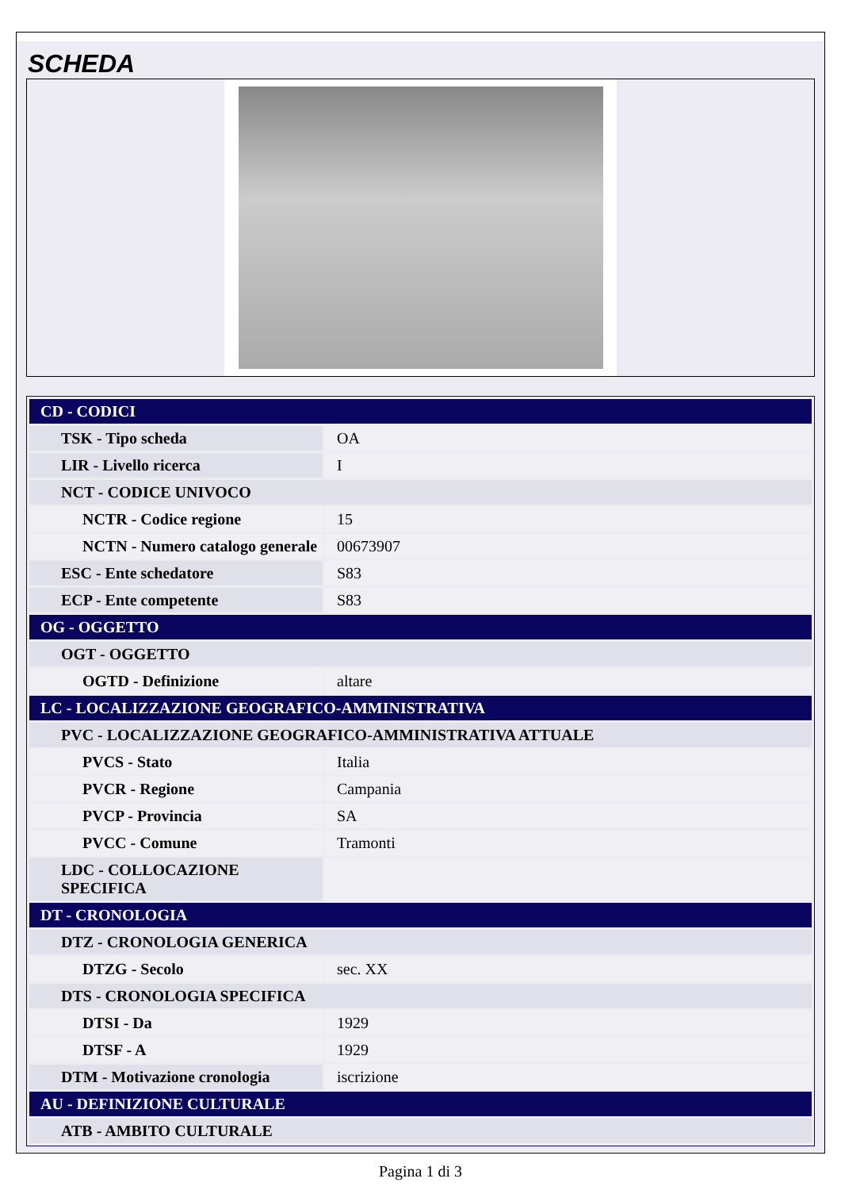SCHEDA
| CD - CODICI | |
| TSK - Tipo scheda | OA |
| LIR - Livello ricerca | I |
| NCT - CODICE UNIVOCO | |
| NCTR - Codice regione | 15 |
| NCTN - Numero catalogo generale | 00673907 |
| ESC - Ente schedatore | S83 |
| ECP - Ente competente | S83 |
| OG - OGGETTO | |
| OGT - OGGETTO | |
| OGTD - Definizione | altare |
| LC - LOCALIZZAZIONE GEOGRAFICO-AMMINISTRATIVA | |
| PVC - LOCALIZZAZIONE GEOGRAFICO-AMMINISTRATIVA ATTUALE | |
| PVCS - Stato | Italia |
| PVCR - Regione | Campania |
| PVCP - Provincia | SA |
| PVCC - Comune | Tramonti |
| LDC - COLLOCAZIONE SPECIFICA | |
| DT - CRONOLOGIA | |
| DTZ - CRONOLOGIA GENERICA | |
| DTZG - Secolo | sec. XX |
| DTS - CRONOLOGIA SPECIFICA | |
| DTSI - Da | 1929 |
| DTSF - A | 1929 |
| DTM - Motivazione cronologia | iscrizione |
| AU - DEFINIZIONE CULTURALE | |
| ATB - AMBITO CULTURALE | |
Pagina 1 di 3